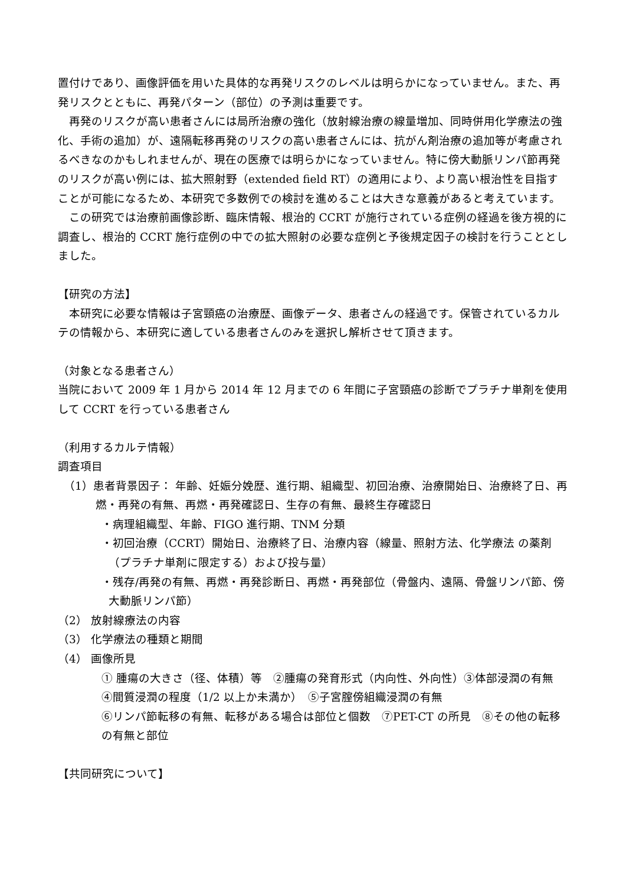置付けであり、画像評価を用いた具体的な再発リスクのレベルは明らかになっていません。また、再発リスクとともに、再発パターン（部位）の予測は重要です。
再発のリスクが高い患者さんには局所治療の強化（放射線治療の線量増加、同時併用化学療法の強化、手術の追加）が、遠隔転移再発のリスクの高い患者さんには、抗がん剤治療の追加等が考慮されるべきなのかもしれませんが、現在の医療では明らかになっていません。特に傍大動脈リンパ節再発のリスクが高い例には、拡大照射野（extended field RT）の適用により、より高い根治性を目指すことが可能になるため、本研究で多数例での検討を進めることは大きな意義があると考えています。
この研究では治療前画像診断、臨床情報、根治的 CCRT が施行されている症例の経過を後方視的に調査し、根治的 CCRT 施行症例の中での拡大照射の必要な症例と予後規定因子の検討を行うこととしました。
【研究の方法】
本研究に必要な情報は子宮頸癌の治療歴、画像データ、患者さんの経過です。保管されているカルテの情報から、本研究に適している患者さんのみを選択し解析させて頂きます。
（対象となる患者さん）
当院において 2009 年 1 月から 2014 年 12 月までの 6 年間に子宮頸癌の診断でプラチナ単剤を使用して CCRT を行っている患者さん
（利用するカルテ情報）
調査項目
（1）患者背景因子： 年齢、妊娠分娩歴、進行期、組織型、初回治療、治療開始日、治療終了日、再燃・再発の有無、再燃・再発確認日、生存の有無、最終生存確認日
・病理組織型、年齢、FIGO 進行期、TNM 分類
・初回治療（CCRT）開始日、治療終了日、治療内容（線量、照射方法、化学療法 の薬剤（プラチナ単剤に限定する）および投与量）
・残存/再発の有無、再燃・再発診断日、再燃・再発部位（骨盤内、遠隔、骨盤リンパ節、傍大動脈リンパ節）
（2） 放射線療法の内容
（3） 化学療法の種類と期間
（4） 画像所見
① 腫瘍の大きさ（径、体積）等　②腫瘍の発育形式（内向性、外向性）③体部浸潤の有無　④間質浸潤の程度（1/2 以上か未満か）　⑤子宮腟傍組織浸潤の有無
⑥リンパ節転移の有無、転移がある場合は部位と個数　⑦PET-CT の所見　⑧その他の転移の有無と部位
【共同研究について】